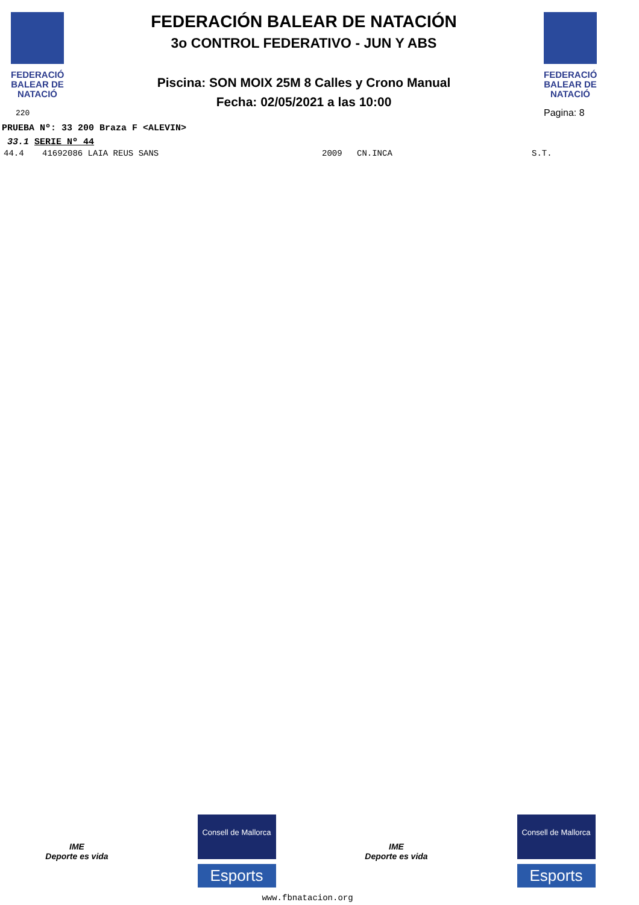FEDERACIÓ
BALEAR DE
NATACIÓ
220
FEDERACIÓN BALEAR DE NATACIÓN
3o CONTROL FEDERATIVO - JUN Y ABS
Piscina: SON MOIX 25M 8 Calles y Crono Manual
Fecha: 02/05/2021 a las 10:00
FEDERACIÓ
BALEAR DE
NATACIÓ
Pagina: 8
PRUEBA Nº: 33 200 Braza F <ALEVIN>
33.1 SERIE Nº 44
44.4 41692086 LAIA REUS SANS 2009 CN.INCA S.T.
IME
Deporte es vida
Consell de Mallorca
Esports
IME
Deporte es vida
Consell de Mallorca
Esports
www.fbnatacion.org